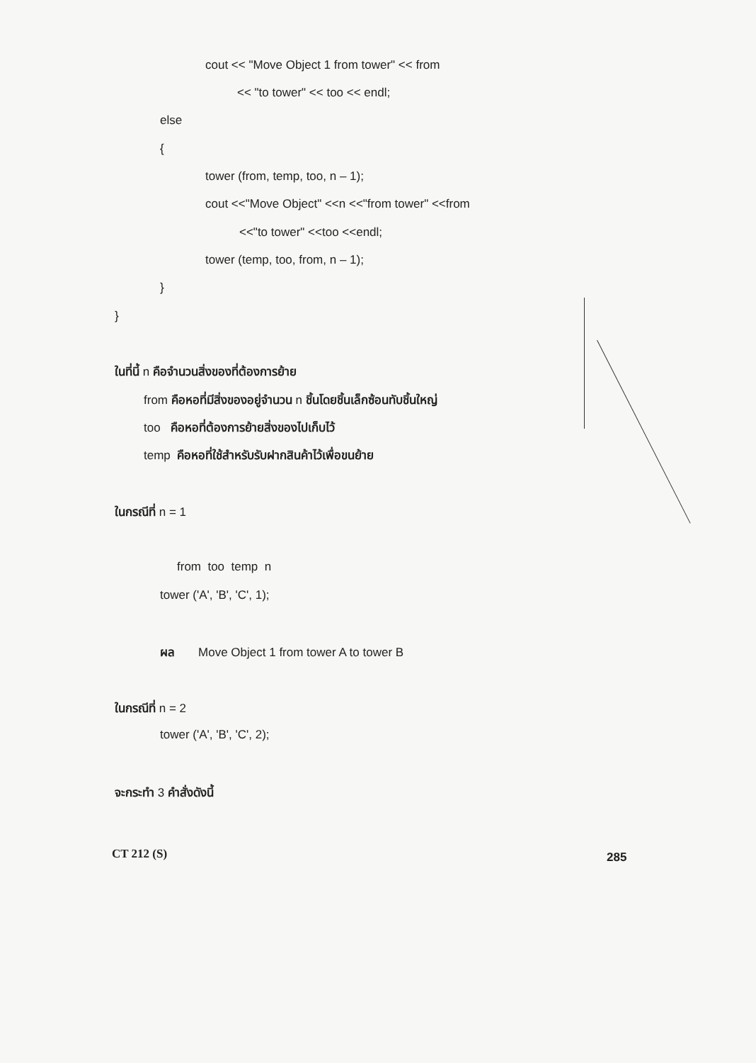cout << "Move Object 1 from tower" << from
<< "to tower" << too << endl;
else
{
tower (from, temp, too, n – 1);
cout <<"Move Object" <<n <<"from tower" <<from
<<"to tower" <<too <<endl;
tower (temp, too, from, n – 1);
}
}
ในที่นี้ n คือจำนวนสิ่งของที่ต้องการย้าย
from คือหอที่มีสิ่งของอยู่จำนวน n ชิ้นโดยชิ้นเล็กซ้อนทับชิ้นใหญ่
too คือหอที่ต้องการย้ายสิ่งของไปเก็บไว้
temp คือหอที่ใช้สำหรับรับฝากสินค้าไว้เพื่อขนย้าย
ในกรณีที่ n = 1
from too temp n
tower ('A', 'B', 'C', 1);
ผล Move Object 1 from tower A to tower B
ในกรณีที่ n = 2
tower ('A', 'B', 'C', 2);
จะกระทำ 3 คำสั่งดังนี้
CT 212 (S)
285